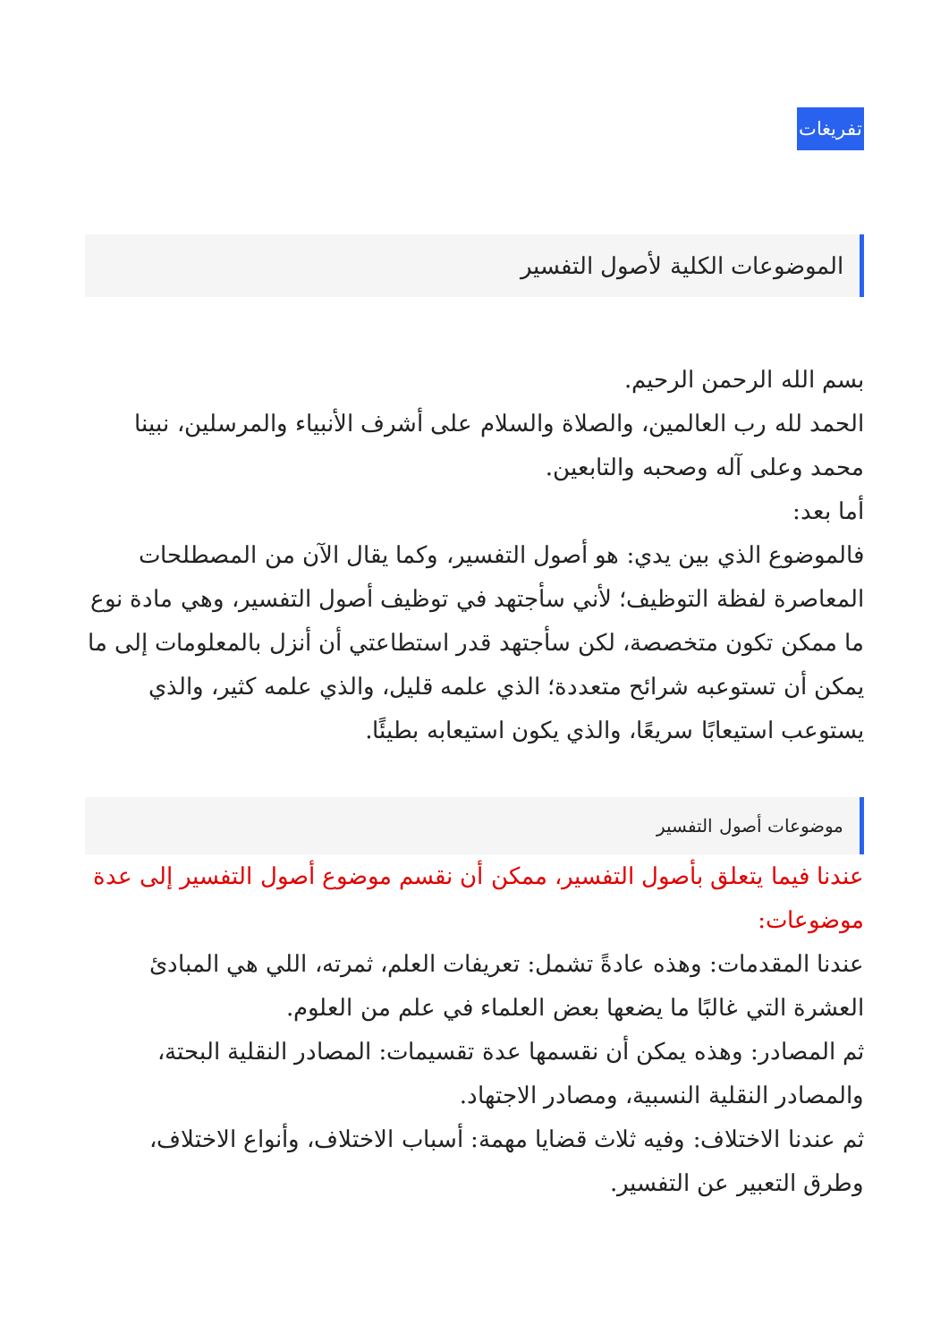تفريغات
الموضوعات الكلية لأصول التفسير
بسم الله الرحمن الرحيم.
الحمد لله رب العالمين، والصلاة والسلام على أشرف الأنبياء والمرسلين، نبينا محمد وعلى آله وصحبه والتابعين.
أما بعد:
فالموضوع الذي بين يدي: هو أصول التفسير، وكما يقال الآن من المصطلحات المعاصرة لفظة التوظيف؛ لأني سأجتهد في توظيف أصول التفسير، وهي مادة نوع ما ممكن تكون متخصصة، لكن سأجتهد قدر استطاعتي أن أنزل بالمعلومات إلى ما يمكن أن تستوعبه شرائح متعددة؛ الذي علمه قليل، والذي علمه كثير، والذي يستوعب استيعابًا سريعًا، والذي يكون استيعابه بطيئًا.
موضوعات أصول التفسير
عندنا فيما يتعلق بأصول التفسير، ممكن أن نقسم موضوع أصول التفسير إلى عدة موضوعات:
عندنا المقدمات: وهذه عادةً تشمل: تعريفات العلم، ثمرته، اللي هي المبادئ العشرة التي غالبًا ما يضعها بعض العلماء في علم من العلوم.
ثم المصادر: وهذه يمكن أن نقسمها عدة تقسيمات: المصادر النقلية البحتة، والمصادر النقلية النسبية، ومصادر الاجتهاد.
ثم عندنا الاختلاف: وفيه ثلاث قضايا مهمة: أسباب الاختلاف، وأنواع الاختلاف، وطرق التعبير عن التفسير.